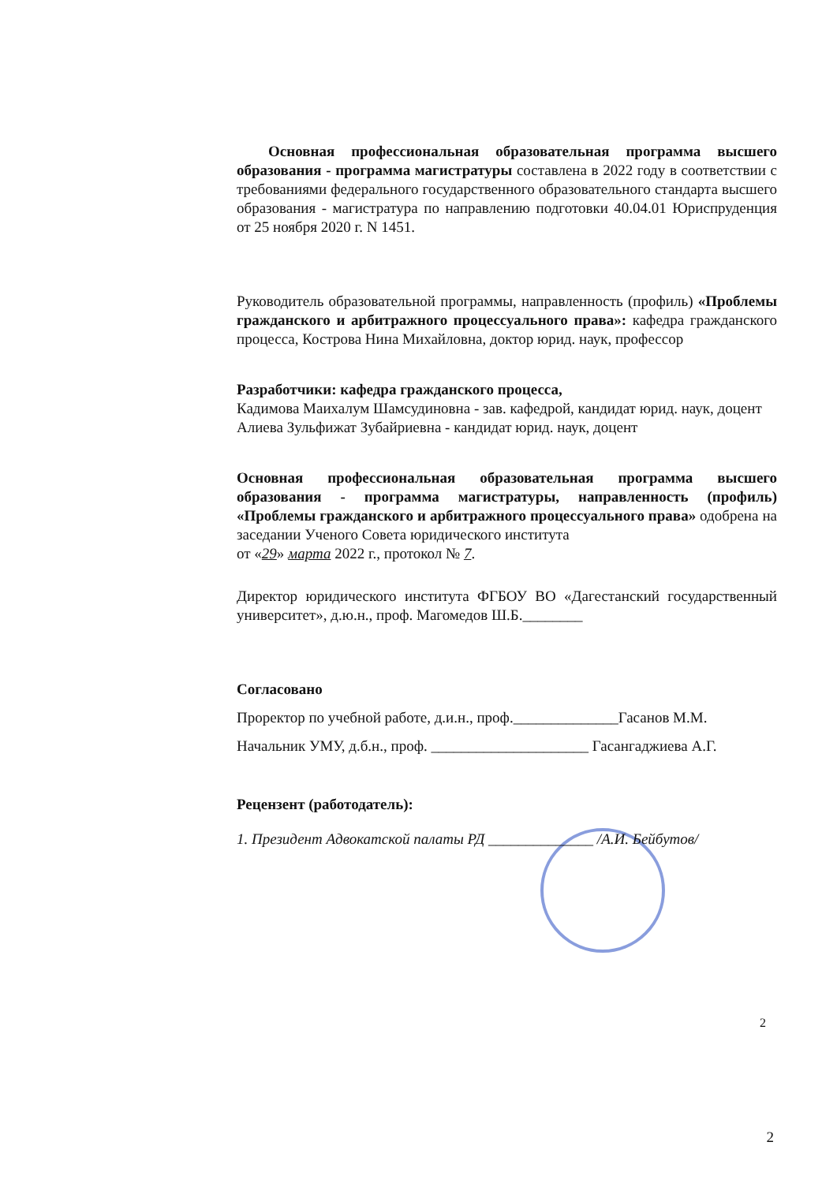Основная профессиональная образовательная программа высшего образования - программа магистратуры составлена в 2022 году в соответствии с требованиями федерального государственного образовательного стандарта высшего образования - магистратура по направлению подготовки 40.04.01 Юриспруденция от 25 ноября 2020 г. N 1451.
Руководитель образовательной программы, направленность (профиль) «Проблемы гражданского и арбитражного процессуального права»: кафедра гражданского процесса, Кострова Нина Михайловна, доктор юрид. наук, профессор
Разработчики: кафедра гражданского процесса,
Кадимова Маихалум Шамсудиновна - зав. кафедрой, кандидат юрид. наук, доцент
Алиева Зульфижат Зубайриевна - кандидат юрид. наук, доцент
Основная профессиональная образовательная программа высшего образования - программа магистратуры, направленность (профиль) «Проблемы гражданского и арбитражного процессуального права» одобрена на заседании Ученого Совета юридического института
от «29» марта 2022 г., протокол № 7.
Директор юридического института ФГБОУ ВО «Дагестанский государственный университет», д.ю.н., проф. Магомедов Ш.Б.________
Согласовано
Проректор по учебной работе, д.и.н., проф.______________Гасанов М.М.
Начальник УМУ, д.б.н., проф. _____________________ Гасангаджиева А.Г.
Рецензент (работодатель):
1. Президент Адвокатской палаты РД ______________ /А.И. Бейбутов/
2
2